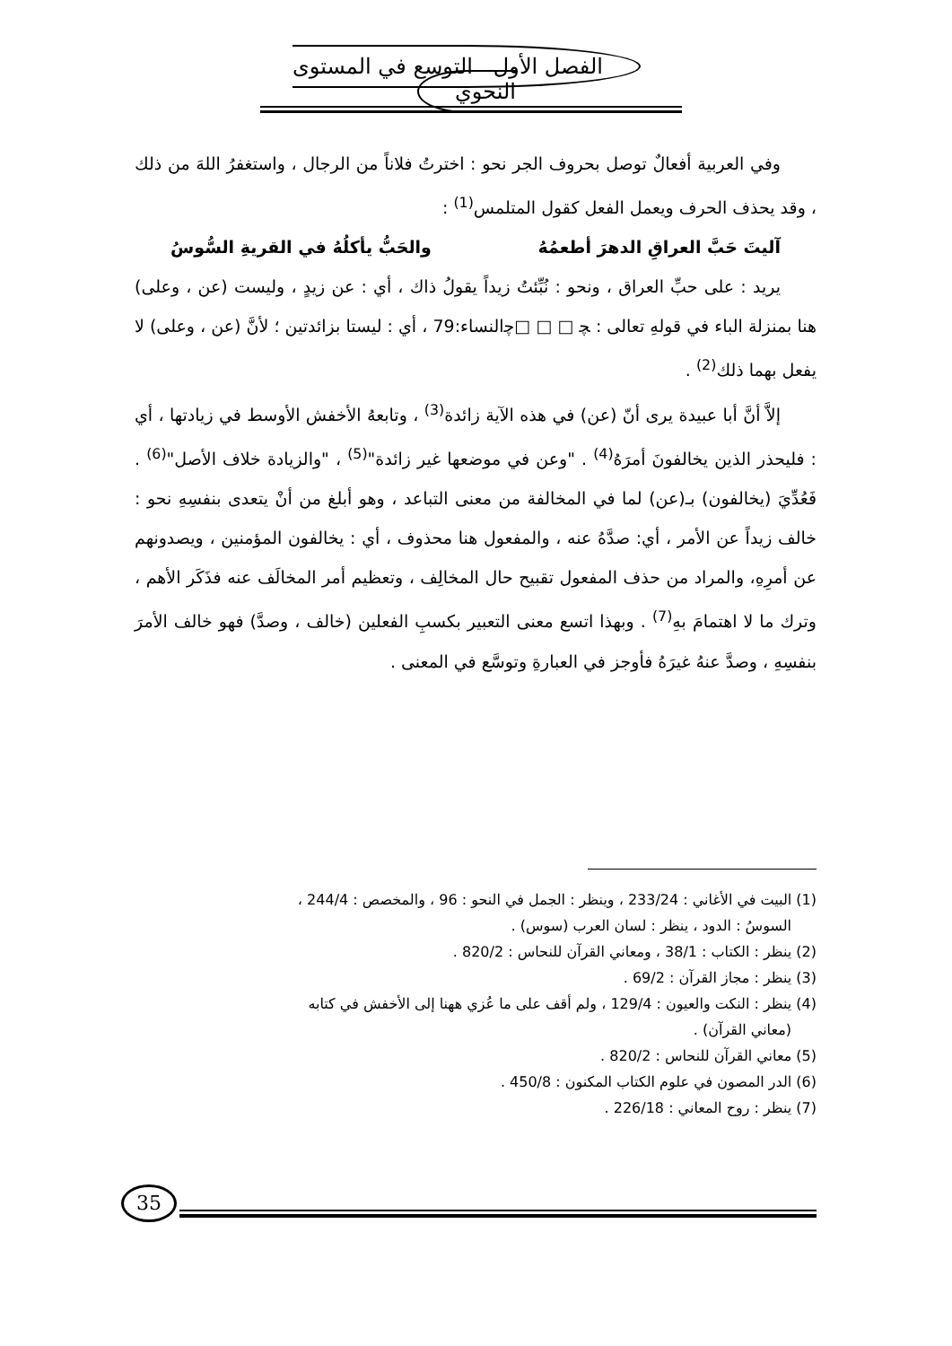الفصل الأول التوسع في المستوى النحوي
وفي العربية أفعالٌ توصل بحروف الجر نحو : اخترتُ فلاناً من الرجال ، واستغفرُ اللهَ من ذلك ، وقد يحذف الحرف ويعمل الفعل كقول المتلمس<sup>(1)</sup> :
آليتَ حَبَّ العراقِ الدهرَ أطعمُهُ والحَبُّ يأكلُهُ في القريةِ السُّوسُ
يريد : على حبِّ العراق ، ونحو : نُبِّئتُ زيداً يقولُ ذاك ، أي : عن زيدٍ ، وليست (عن ، وعلى) هنا بمنزلة الباء في قولهِ تعالى : ﭽ □ □ □ﭼالنساء:79 ، أي : ليستا بزائدتين ؛ لأنَّ (عن ، وعلى) لا يفعل بهما ذلك<sup>(2)</sup> .
إلاَّ أنَّ أبا عبيدة يرى أنّ (عن) في هذه الآية زائدة<sup>(3)</sup> ، وتابعهُ الأخفش الأوسط في زيادتها ، أي : فليحذر الذين يخالفونَ أمرَهُ<sup>(4)</sup> . "وعن في موضعها غير زائدة"<sup>(5)</sup> ، "والزيادة خلاف الأصل"<sup>(6)</sup> . فَعُدِّيَ (يخالفون) بـ(عن) لما في المخالفة من معنى التباعد ، وهو أبلغ من أنْ يتعدى بنفسِهِ نحو : خالف زيداً عن الأمر ، أي: صدَّهُ عنه ، والمفعول هنا محذوف ، أي : يخالفون المؤمنين ، ويصدونهم عن أمرِهِ، والمراد من حذف المفعول تقبيح حال المخالِف ، وتعظيم أمر المخالَف عنه فذَكَر الأهم ، وترك ما لا اهتمامَ بهِ<sup>(7)</sup> . وبهذا اتسع معنى التعبير بكسبِ الفعلين (خالف ، وصدَّ) فهو خالف الأمرَ بنفسِهِ ، وصدَّ عنهُ غيرَهُ فأوجز في العبارةِ وتوسَّع في المعنى .
(1) البيت في الأغاني : 233/24 ، وينظر : الجمل في النحو : 96 ، والمخصص : 244/4 ،
السوسُ : الدود ، ينظر : لسان العرب (سوس) .
(2) ينظر : الكتاب : 38/1 ، ومعاني القرآن للنحاس : 820/2 .
(3) ينظر : مجاز القرآن : 69/2 .
(4) ينظر : النكت والعيون : 129/4 ، ولم أقف على ما عُزي ههنا إلى الأخفش في كتابه
(معاني القرآن) .
(5) معاني القرآن للنحاس : 820/2 .
(6) الدر المصون في علوم الكتاب المكنون : 450/8 .
(7) ينظر : روح المعاني : 226/18 .
35